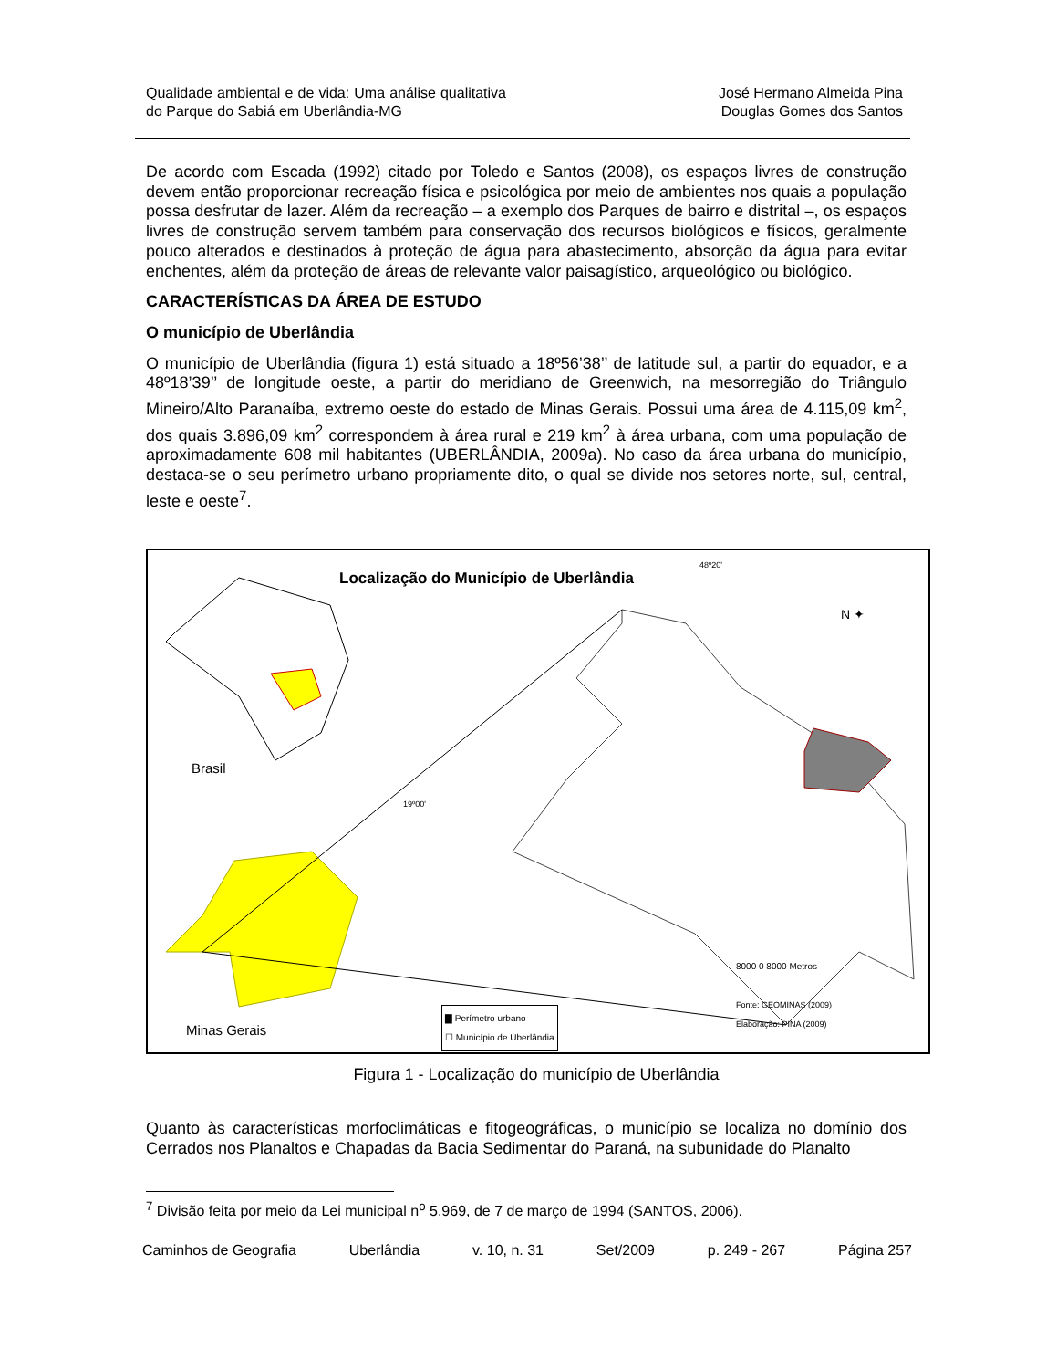Qualidade ambiental e de vida: Uma análise qualitativa do Parque do Sabiá em Uberlândia-MG
José Hermano Almeida Pina
Douglas Gomes dos Santos
De acordo com Escada (1992) citado por Toledo e Santos (2008), os espaços livres de construção devem então proporcionar recreação física e psicológica por meio de ambientes nos quais a população possa desfrutar de lazer. Além da recreação – a exemplo dos Parques de bairro e distrital –, os espaços livres de construção servem também para conservação dos recursos biológicos e físicos, geralmente pouco alterados e destinados à proteção de água para abastecimento, absorção da água para evitar enchentes, além da proteção de áreas de relevante valor paisagístico, arqueológico ou biológico.
CARACTERÍSTICAS DA ÁREA DE ESTUDO
O município de Uberlândia
O município de Uberlândia (figura 1) está situado a 18º56’38’’ de latitude sul, a partir do equador, e a 48º18’39’’ de longitude oeste, a partir do meridiano de Greenwich, na mesorregião do Triângulo Mineiro/Alto Paranaíba, extremo oeste do estado de Minas Gerais. Possui uma área de 4.115,09 km<sup>2</sup>, dos quais 3.896,09 km<sup>2</sup> correspondem à área rural e 219 km<sup>2</sup> à área urbana, com uma população de aproximadamente 608 mil habitantes (UBERLÂNDIA, 2009a). No caso da área urbana do município, destaca-se o seu perímetro urbano propriamente dito, o qual se divide nos setores norte, sul, central, leste e oeste<sup>7</sup>.
Localização do Município de Uberlândia
48º20'
N ✦
Brasil
19º00'
8000 0 8000 Metros
Fonte: GEOMINAS (2009)
Elaboração: PINA (2009)
▇ Perímetro urbano
☐ Município de Uberlândia
Minas Gerais
Figura 1 - Localização do município de Uberlândia
Quanto às características morfoclimáticas e fitogeográficas, o município se localiza no domínio dos Cerrados nos Planaltos e Chapadas da Bacia Sedimentar do Paraná, na subunidade do Planalto
<sup>7</sup> Divisão feita por meio da Lei municipal n<sup>o</sup> 5.969, de 7 de março de 1994 (SANTOS, 2006).
Caminhos de Geografia Uberlândia v. 10, n. 31 Set/2009 p. 249 - 267 Página 257